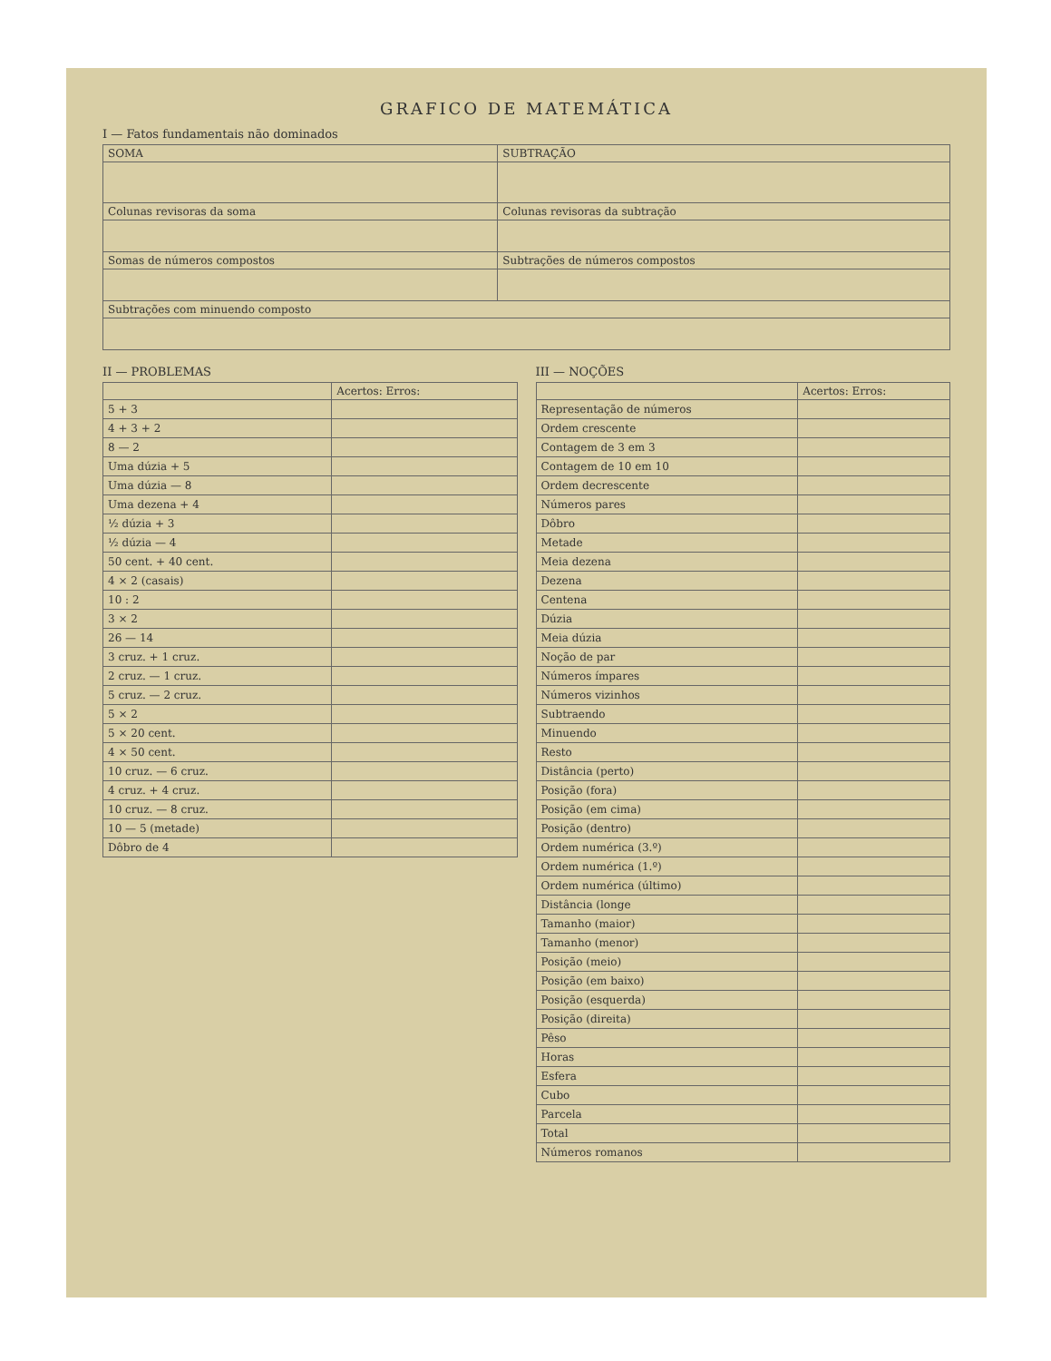GRAFICO DE MATEMÁTICA
I — Fatos fundamentais não dominados
| SOMA | SUBTRAÇÃO |
| --- | --- |
| Colunas revisoras da soma | Colunas revisoras da subtração |
| Somas de números compostos | Subtrações de números compostos |
| Subtrações com minuendo composto | |
II — PROBLEMAS
| | Acertos: Erros: |
| --- | --- |
| 5 + 3 | |
| 4 + 3 + 2 | |
| 8 — 2 | |
| Uma dúzia + 5 | |
| Uma dúzia — 8 | |
| Uma dezena + 4 | |
| ½ dúzia + 3 | |
| ½ dúzia — 4 | |
| 50 cent. + 40 cent. | |
| 4 × 2 (casais) | |
| 10 : 2 | |
| 3 × 2 | |
| 26 — 14 | |
| 3 cruz. + 1 cruz. | |
| 2 cruz. — 1 cruz. | |
| 5 cruz. — 2 cruz. | |
| 5 × 2 | |
| 5 × 20 cent. | |
| 4 × 50 cent. | |
| 10 cruz. — 6 cruz. | |
| 4 cruz. + 4 cruz. | |
| 10 cruz. — 8 cruz. | |
| 10 — 5 (metade) | |
| Dôbro de 4 | |
III — NOÇÕES
| | Acertos: Erros: |
| --- | --- |
| Representação de números | |
| Ordem crescente | |
| Contagem de 3 em 3 | |
| Contagem de 10 em 10 | |
| Ordem decrescente | |
| Números pares | |
| Dôbro | |
| Metade | |
| Meia dezena | |
| Dezena | |
| Centena | |
| Dúzia | |
| Meia dúzia | |
| Noção de par | |
| Números ímpares | |
| Números vizinhos | |
| Subtraendo | |
| Minuendo | |
| Resto | |
| Distância (perto) | |
| Posição (fora) | |
| Posição (em cima) | |
| Posição (dentro) | |
| Ordem numérica (3.º) | |
| Ordem numérica (1.º) | |
| Ordem numérica (último) | |
| Distância (longe | |
| Tamanho (maior) | |
| Tamanho (menor) | |
| Posição (meio) | |
| Posição (em baixo) | |
| Posição (esquerda) | |
| Posição (direita) | |
| Pêso | |
| Horas | |
| Esfera | |
| Cubo | |
| Parcela | |
| Total | |
| Números romanos | |